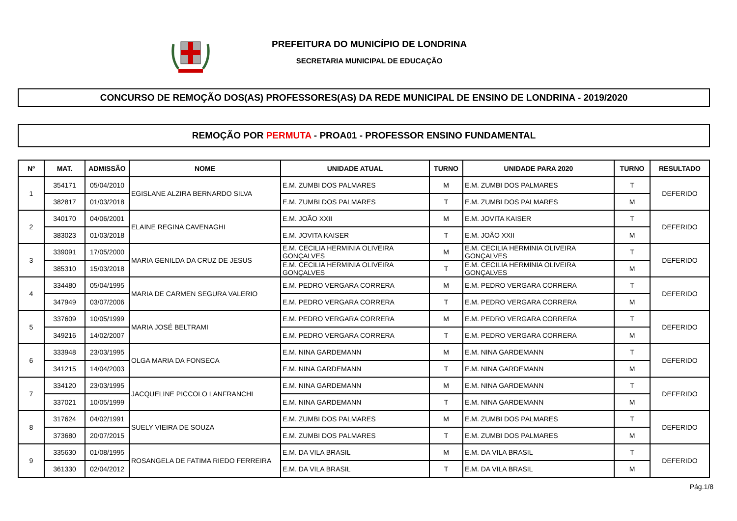PREFEITURA DO MUNICÍPIO DE LONDRINA
SECRETARIA MUNICIPAL DE EDUCAÇÃO
CONCURSO DE REMOÇÃO DOS(AS) PROFESSORES(AS) DA REDE MUNICIPAL DE ENSINO DE LONDRINA - 2019/2020
REMOÇÃO POR PERMUTA - PROA01 - PROFESSOR ENSINO FUNDAMENTAL
| Nº | MAT. | ADMISSÃO | NOME | UNIDADE ATUAL | TURNO | UNIDADE PARA 2020 | TURNO | RESULTADO |
| --- | --- | --- | --- | --- | --- | --- | --- | --- |
| 1 | 354171 | 05/04/2010 | EGISLANE ALZIRA BERNARDO SILVA | E.M. ZUMBI DOS PALMARES | M | E.M. ZUMBI DOS PALMARES | T | DEFERIDO |
| | 382817 | 01/03/2018 | | E.M. ZUMBI DOS PALMARES | T | E.M. ZUMBI DOS PALMARES | M | |
| 2 | 340170 | 04/06/2001 | ELAINE REGINA CAVENAGHI | E.M. JOÃO XXII | M | E.M. JOVITA KAISER | T | DEFERIDO |
| | 383023 | 01/03/2018 | | E.M. JOVITA KAISER | T | E.M. JOÃO XXII | M | |
| 3 | 339091 | 17/05/2000 | MARIA GENILDA DA CRUZ DE JESUS | E.M. CECILIA HERMINIA OLIVEIRA GONÇALVES | M | E.M. CECILIA HERMINIA OLIVEIRA GONÇALVES | T | DEFERIDO |
| | 385310 | 15/03/2018 | | E.M. CECILIA HERMINIA OLIVEIRA GONÇALVES | T | E.M. CECILIA HERMINIA OLIVEIRA GONÇALVES | M | |
| 4 | 334480 | 05/04/1995 | MARIA DE CARMEN SEGURA VALERIO | E.M. PEDRO VERGARA CORRERA | M | E.M. PEDRO VERGARA CORRERA | T | DEFERIDO |
| | 347949 | 03/07/2006 | | E.M. PEDRO VERGARA CORRERA | T | E.M. PEDRO VERGARA CORRERA | M | |
| 5 | 337609 | 10/05/1999 | MARIA JOSÉ BELTRAMI | E.M. PEDRO VERGARA CORRERA | M | E.M. PEDRO VERGARA CORRERA | T | DEFERIDO |
| | 349216 | 14/02/2007 | | E.M. PEDRO VERGARA CORRERA | T | E.M. PEDRO VERGARA CORRERA | M | |
| 6 | 333948 | 23/03/1995 | OLGA MARIA DA FONSECA | E.M. NINA GARDEMANN | M | E.M. NINA GARDEMANN | T | DEFERIDO |
| | 341215 | 14/04/2003 | | E.M. NINA GARDEMANN | T | E.M. NINA GARDEMANN | M | |
| 7 | 334120 | 23/03/1995 | JACQUELINE PICCOLO LANFRANCHI | E.M. NINA GARDEMANN | M | E.M. NINA GARDEMANN | T | DEFERIDO |
| | 337021 | 10/05/1999 | | E.M. NINA GARDEMANN | T | E.M. NINA GARDEMANN | M | |
| 8 | 317624 | 04/02/1991 | SUELY VIEIRA DE SOUZA | E.M. ZUMBI DOS PALMARES | M | E.M. ZUMBI DOS PALMARES | T | DEFERIDO |
| | 373680 | 20/07/2015 | | E.M. ZUMBI DOS PALMARES | T | E.M. ZUMBI DOS PALMARES | M | |
| 9 | 335630 | 01/08/1995 | ROSANGELA DE FATIMA RIEDO FERREIRA | E.M. DA VILA BRASIL | M | E.M. DA VILA BRASIL | T | DEFERIDO |
| | 361330 | 02/04/2012 | | E.M. DA VILA BRASIL | T | E.M. DA VILA BRASIL | M | |
Pág.1/8